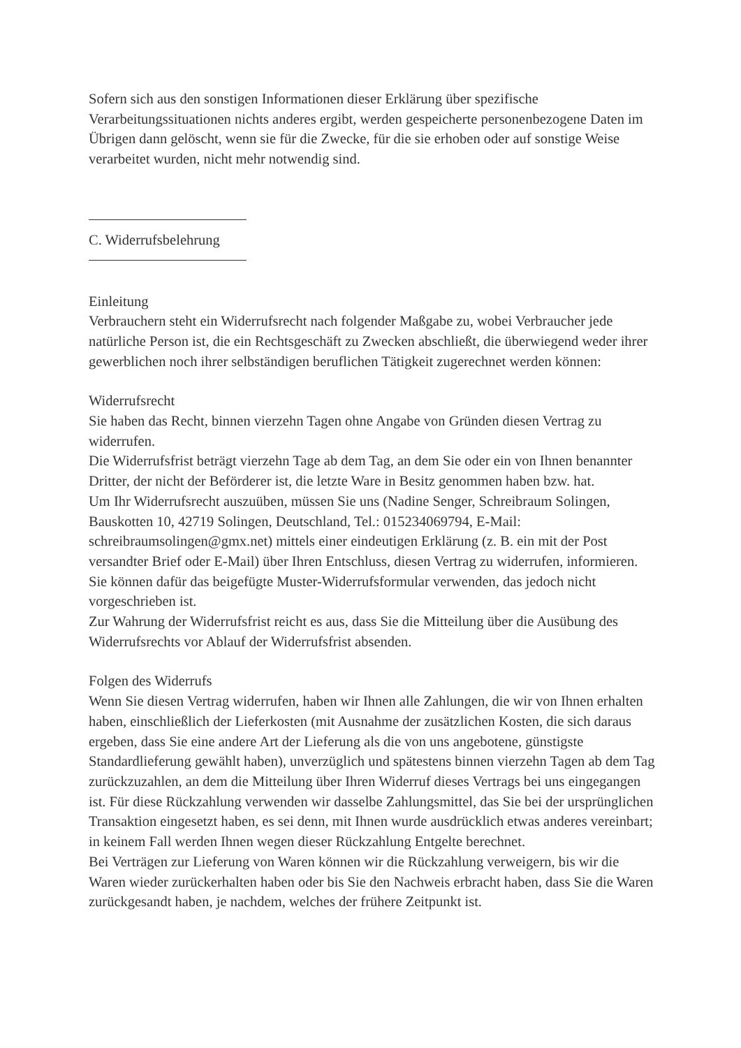Sofern sich aus den sonstigen Informationen dieser Erklärung über spezifische Verarbeitungssituationen nichts anderes ergibt, werden gespeicherte personenbezogene Daten im Übrigen dann gelöscht, wenn sie für die Zwecke, für die sie erhoben oder auf sonstige Weise verarbeitet wurden, nicht mehr notwendig sind.
C. Widerrufsbelehrung
Einleitung
Verbrauchern steht ein Widerrufsrecht nach folgender Maßgabe zu, wobei Verbraucher jede natürliche Person ist, die ein Rechtsgeschäft zu Zwecken abschließt, die überwiegend weder ihrer gewerblichen noch ihrer selbständigen beruflichen Tätigkeit zugerechnet werden können:
Widerrufsrecht
Sie haben das Recht, binnen vierzehn Tagen ohne Angabe von Gründen diesen Vertrag zu widerrufen.
Die Widerrufsfrist beträgt vierzehn Tage ab dem Tag, an dem Sie oder ein von Ihnen benannter Dritter, der nicht der Beförderer ist, die letzte Ware in Besitz genommen haben bzw. hat.
Um Ihr Widerrufsrecht auszuüben, müssen Sie uns (Nadine Senger, Schreibraum Solingen, Bauskotten 10, 42719 Solingen, Deutschland, Tel.: 015234069794, E-Mail: schreibraumsolingen@gmx.net) mittels einer eindeutigen Erklärung (z. B. ein mit der Post versandter Brief oder E-Mail) über Ihren Entschluss, diesen Vertrag zu widerrufen, informieren. Sie können dafür das beigefügte Muster-Widerrufsformular verwenden, das jedoch nicht vorgeschrieben ist.
Zur Wahrung der Widerrufsfrist reicht es aus, dass Sie die Mitteilung über die Ausübung des Widerrufsrechts vor Ablauf der Widerrufsfrist absenden.
Folgen des Widerrufs
Wenn Sie diesen Vertrag widerrufen, haben wir Ihnen alle Zahlungen, die wir von Ihnen erhalten haben, einschließlich der Lieferkosten (mit Ausnahme der zusätzlichen Kosten, die sich daraus ergeben, dass Sie eine andere Art der Lieferung als die von uns angebotene, günstigste Standardlieferung gewählt haben), unverzüglich und spätestens binnen vierzehn Tagen ab dem Tag zurückzuzahlen, an dem die Mitteilung über Ihren Widerruf dieses Vertrags bei uns eingegangen ist. Für diese Rückzahlung verwenden wir dasselbe Zahlungsmittel, das Sie bei der ursprünglichen Transaktion eingesetzt haben, es sei denn, mit Ihnen wurde ausdrücklich etwas anderes vereinbart; in keinem Fall werden Ihnen wegen dieser Rückzahlung Entgelte berechnet.
Bei Verträgen zur Lieferung von Waren können wir die Rückzahlung verweigern, bis wir die Waren wieder zurückerhalten haben oder bis Sie den Nachweis erbracht haben, dass Sie die Waren zurückgesandt haben, je nachdem, welches der frühere Zeitpunkt ist.